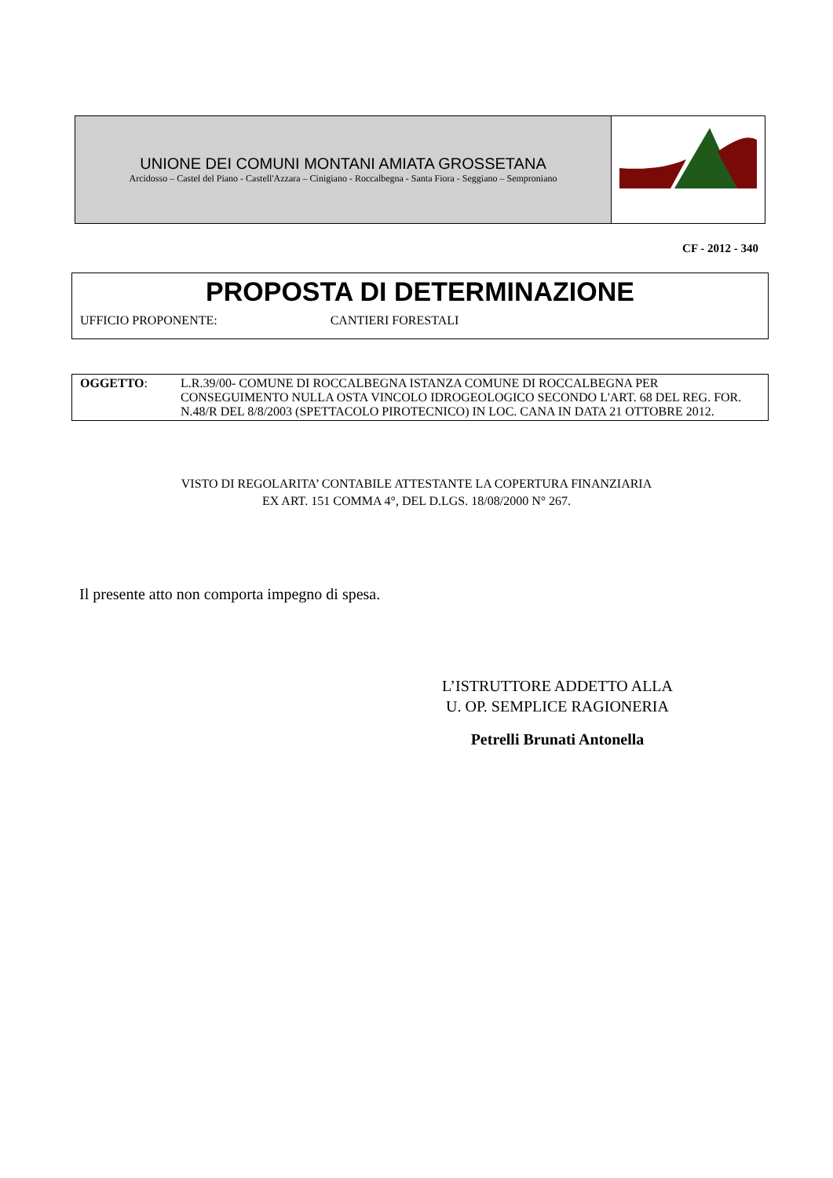UNIONE DEI COMUNI MONTANI AMIATA GROSSETANA
Arcidosso – Castel del Piano - Castell'Azzara – Cinigiano - Roccalbegna - Santa Fiora - Seggiano – Semproniano
CF - 2012 - 340
PROPOSTA DI DETERMINAZIONE
UFFICIO PROPONENTE: CANTIERI FORESTALI
OGGETTO: L.R.39/00- COMUNE DI ROCCALBEGNA ISTANZA COMUNE DI ROCCALBEGNA PER CONSEGUIMENTO NULLA OSTA VINCOLO IDROGEOLOGICO SECONDO L'ART. 68 DEL REG. FOR. N.48/R DEL 8/8/2003 (SPETTACOLO PIROTECNICO) IN LOC. CANA IN DATA 21 OTTOBRE 2012.
VISTO DI REGOLARITA’ CONTABILE ATTESTANTE LA COPERTURA FINANZIARIA
EX ART. 151 COMMA 4°, DEL D.LGS. 18/08/2000 N° 267.
Il presente atto non comporta impegno di spesa.
L’ISTRUTTORE ADDETTO ALLA
U. OP. SEMPLICE RAGIONERIA
Petrelli Brunati Antonella